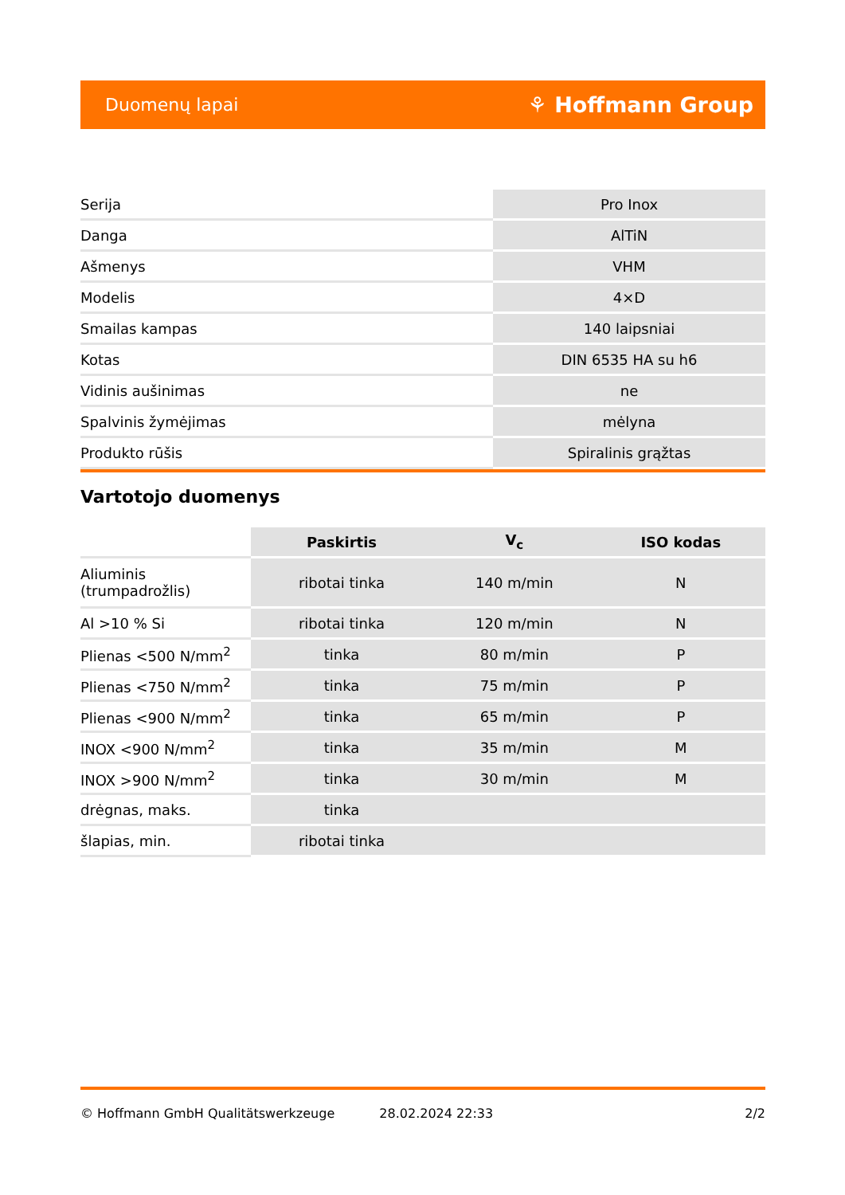Duomenų lapai ⚘ Hoffmann Group
| Serija | Pro Inox |
| Danga | AlTiN |
| Ašmenys | VHM |
| Modelis | 4×D |
| Smailas kampas | 140 laipsniai |
| Kotas | DIN 6535 HA su h6 |
| Vidinis aušinimas | ne |
| Spalvinis žymėjimas | mėlyna |
| Produkto rūšis | Spiralinis grąžtas |
Vartotojo duomenys
| | Paskirtis | V<sub>c</sub> | ISO kodas |
| --- | --- | --- | --- |
| Aliuminis (trumpadrožlis) | ribotai tinka | 140 m/min | N |
| Al >10 % Si | ribotai tinka | 120 m/min | N |
| Plienas <500 N/mm<sup>2</sup> | tinka | 80 m/min | P |
| Plienas <750 N/mm<sup>2</sup> | tinka | 75 m/min | P |
| Plienas <900 N/mm<sup>2</sup> | tinka | 65 m/min | P |
| INOX <900 N/mm<sup>2</sup> | tinka | 35 m/min | M |
| INOX >900 N/mm<sup>2</sup> | tinka | 30 m/min | M |
| drėgnas, maks. | tinka | | |
| šlapias, min. | ribotai tinka | | |
© Hoffmann GmbH Qualitätswerkzeuge 28.02.2024 22:33 2/2